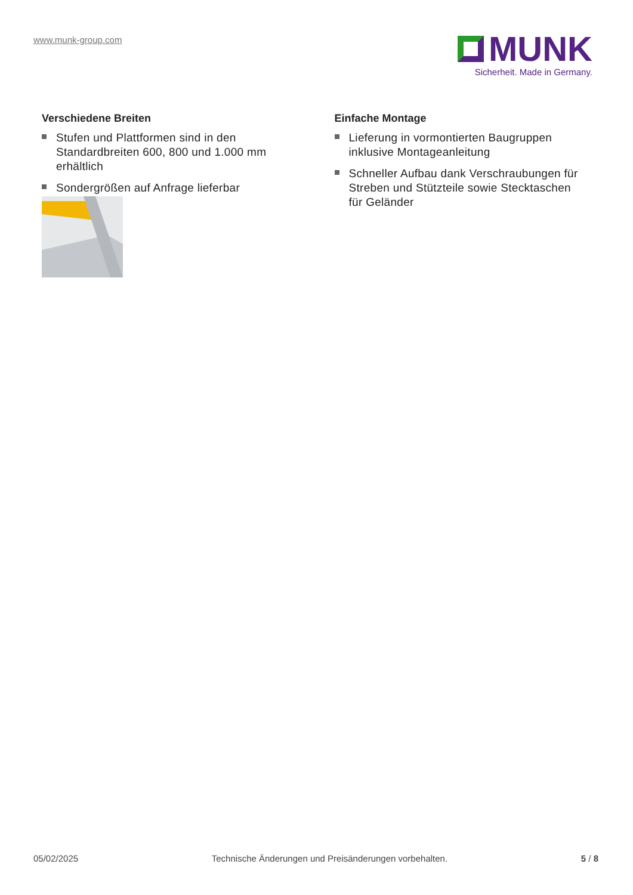www.munk-group.com
MUNK
Sicherheit. Made in Germany.
Verschiedene Breiten
Stufen und Plattformen sind in den Standardbreiten 600, 800 und 1.000 mm erhältlich
Sondergrößen auf Anfrage lieferbar
Einfache Montage
Lieferung in vormontierten Baugruppen inklusive Montageanleitung
Schneller Aufbau dank Verschraubungen für Streben und Stützteile sowie Stecktaschen für Geländer
05/02/2025 Technische Änderungen und Preisänderungen vorbehalten. 5 / 8